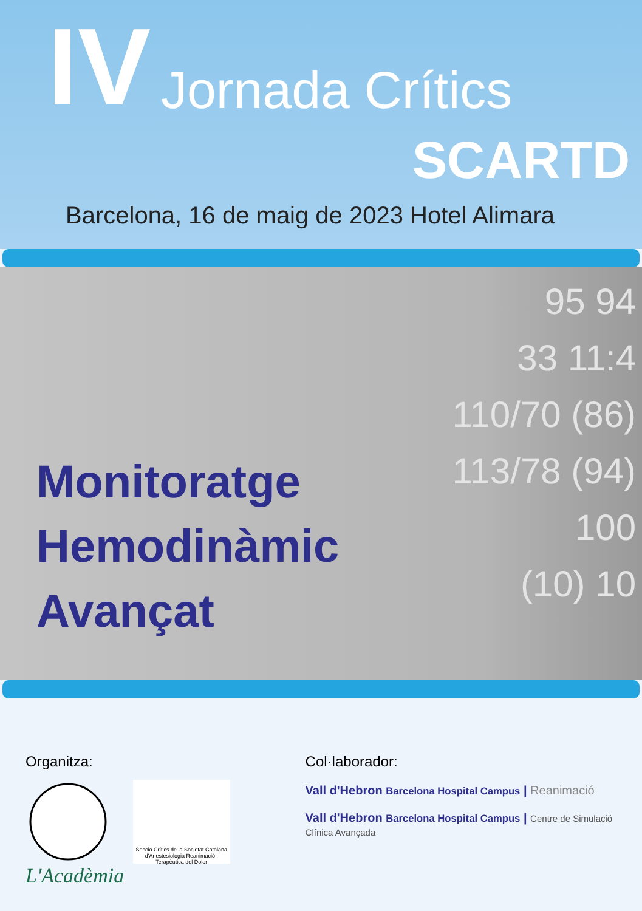IV Jornada Crítics
SCARTD
Barcelona, 16 de maig de 2023 Hotel Alimara
95 94
33 11:4
110/70 (86)
113/78 (94)
100
(10) 10
Monitoratge
Hemodinàmic
Avançat
Organitza:
Secció Crítics de la Societat Catalana d'Anestesiologia Reanimació i Terapèutica del Dolor L'Acadèmia
Col·laborador:
Vall d'Hebron Barcelona Hospital Campus | Reanimació
Vall d'Hebron Barcelona Hospital Campus | Centre de Simulació Clínica Avançada